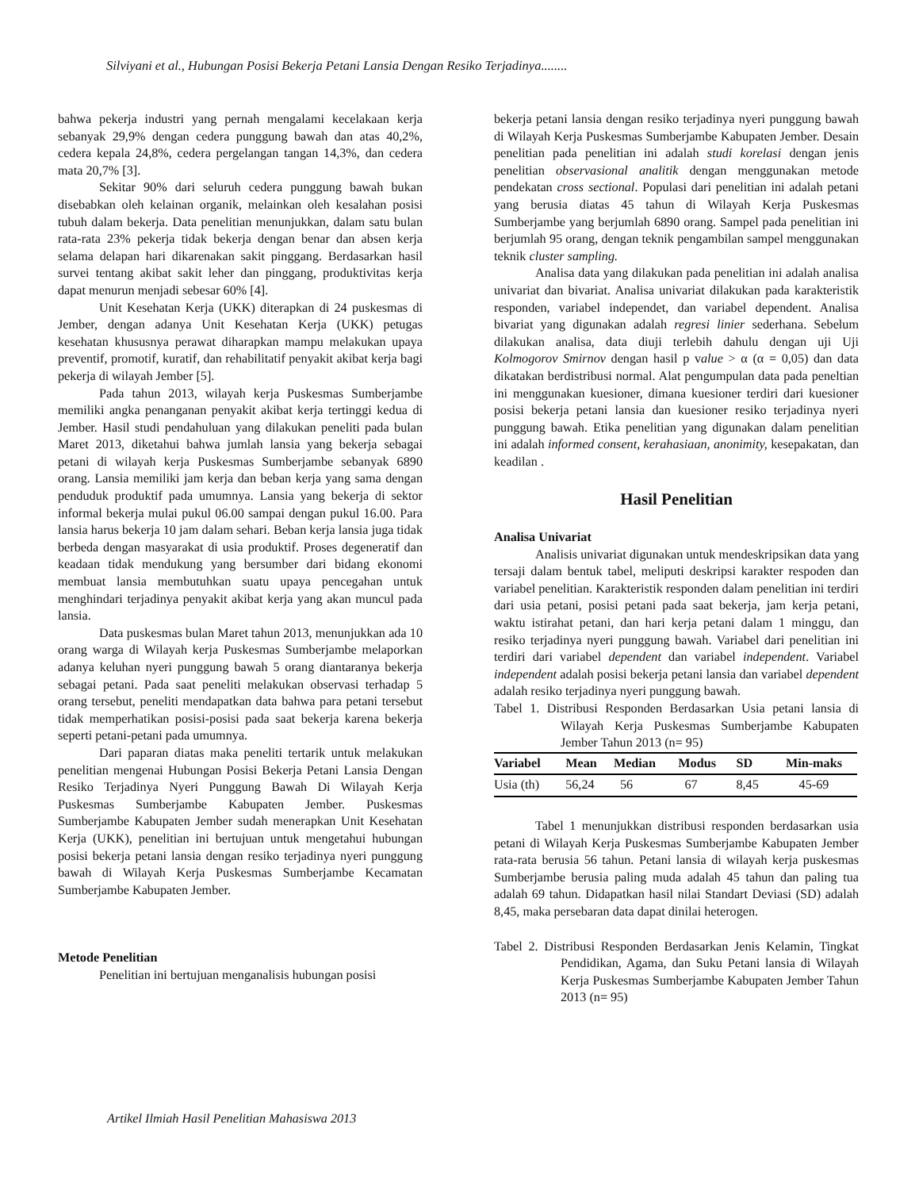Silviyani et al., Hubungan Posisi Bekerja Petani Lansia Dengan Resiko Terjadinya........
bahwa pekerja industri yang pernah mengalami kecelakaan kerja sebanyak 29,9% dengan cedera punggung bawah dan atas 40,2%, cedera kepala 24,8%, cedera pergelangan tangan 14,3%, dan cedera mata 20,7% [3].
Sekitar 90% dari seluruh cedera punggung bawah bukan disebabkan oleh kelainan organik, melainkan oleh kesalahan posisi tubuh dalam bekerja. Data penelitian menunjukkan, dalam satu bulan rata-rata 23% pekerja tidak bekerja dengan benar dan absen kerja selama delapan hari dikarenakan sakit pinggang. Berdasarkan hasil survei tentang akibat sakit leher dan pinggang, produktivitas kerja dapat menurun menjadi sebesar 60% [4].
Unit Kesehatan Kerja (UKK) diterapkan di 24 puskesmas di Jember, dengan adanya Unit Kesehatan Kerja (UKK) petugas kesehatan khususnya perawat diharapkan mampu melakukan upaya preventif, promotif, kuratif, dan rehabilitatif penyakit akibat kerja bagi pekerja di wilayah Jember [5].
Pada tahun 2013, wilayah kerja Puskesmas Sumberjambe memiliki angka penanganan penyakit akibat kerja tertinggi kedua di Jember. Hasil studi pendahuluan yang dilakukan peneliti pada bulan Maret 2013, diketahui bahwa jumlah lansia yang bekerja sebagai petani di wilayah kerja Puskesmas Sumberjambe sebanyak 6890 orang. Lansia memiliki jam kerja dan beban kerja yang sama dengan penduduk produktif pada umumnya. Lansia yang bekerja di sektor informal bekerja mulai pukul 06.00 sampai dengan pukul 16.00. Para lansia harus bekerja 10 jam dalam sehari. Beban kerja lansia juga tidak berbeda dengan masyarakat di usia produktif. Proses degeneratif dan keadaan tidak mendukung yang bersumber dari bidang ekonomi membuat lansia membutuhkan suatu upaya pencegahan untuk menghindari terjadinya penyakit akibat kerja yang akan muncul pada lansia.
Data puskesmas bulan Maret tahun 2013, menunjukkan ada 10 orang warga di Wilayah kerja Puskesmas Sumberjambe melaporkan adanya keluhan nyeri punggung bawah 5 orang diantaranya bekerja sebagai petani. Pada saat peneliti melakukan observasi terhadap 5 orang tersebut, peneliti mendapatkan data bahwa para petani tersebut tidak memperhatikan posisi-posisi pada saat bekerja karena bekerja seperti petani-petani pada umumnya.
Dari paparan diatas maka peneliti tertarik untuk melakukan penelitian mengenai Hubungan Posisi Bekerja Petani Lansia Dengan Resiko Terjadinya Nyeri Punggung Bawah Di Wilayah Kerja Puskesmas Sumberjambe Kabupaten Jember. Puskesmas Sumberjambe Kabupaten Jember sudah menerapkan Unit Kesehatan Kerja (UKK), penelitian ini bertujuan untuk mengetahui hubungan posisi bekerja petani lansia dengan resiko terjadinya nyeri punggung bawah di Wilayah Kerja Puskesmas Sumberjambe Kecamatan Sumberjambe Kabupaten Jember.
Metode Penelitian
Penelitian ini bertujuan menganalisis hubungan posisi
bekerja petani lansia dengan resiko terjadinya nyeri punggung bawah di Wilayah Kerja Puskesmas Sumberjambe Kabupaten Jember. Desain penelitian pada penelitian ini adalah studi korelasi dengan jenis penelitian observasional analitik dengan menggunakan metode pendekatan cross sectional. Populasi dari penelitian ini adalah petani yang berusia diatas 45 tahun di Wilayah Kerja Puskesmas Sumberjambe yang berjumlah 6890 orang. Sampel pada penelitian ini berjumlah 95 orang, dengan teknik pengambilan sampel menggunakan teknik cluster sampling.
Analisa data yang dilakukan pada penelitian ini adalah analisa univariat dan bivariat. Analisa univariat dilakukan pada karakteristik responden, variabel independet, dan variabel dependent. Analisa bivariat yang digunakan adalah regresi linier sederhana. Sebelum dilakukan analisa, data diuji terlebih dahulu dengan uji Uji Kolmogorov Smirnov dengan hasil p value > α (α = 0,05) dan data dikatakan berdistribusi normal. Alat pengumpulan data pada peneltian ini menggunakan kuesioner, dimana kuesioner terdiri dari kuesioner posisi bekerja petani lansia dan kuesioner resiko terjadinya nyeri punggung bawah. Etika penelitian yang digunakan dalam penelitian ini adalah informed consent, kerahasiaan, anonimity, kesepakatan, dan keadilan .
Hasil Penelitian
Analisa Univariat
Analisis univariat digunakan untuk mendeskripsikan data yang tersaji dalam bentuk tabel, meliputi deskripsi karakter respoden dan variabel penelitian. Karakteristik responden dalam penelitian ini terdiri dari usia petani, posisi petani pada saat bekerja, jam kerja petani, waktu istirahat petani, dan hari kerja petani dalam 1 minggu, dan resiko terjadinya nyeri punggung bawah. Variabel dari penelitian ini terdiri dari variabel dependent dan variabel independent. Variabel independent adalah posisi bekerja petani lansia dan variabel dependent adalah resiko terjadinya nyeri punggung bawah.
Tabel 1. Distribusi Responden Berdasarkan Usia petani lansia di Wilayah Kerja Puskesmas Sumberjambe Kabupaten Jember Tahun 2013 (n= 95)
| Variabel | Mean | Median | Modus | SD | Min-maks |
| --- | --- | --- | --- | --- | --- |
| Usia (th) | 56,24 | 56 | 67 | 8,45 | 45-69 |
Tabel 1 menunjukkan distribusi responden berdasarkan usia petani di Wilayah Kerja Puskesmas Sumberjambe Kabupaten Jember rata-rata berusia 56 tahun. Petani lansia di wilayah kerja puskesmas Sumberjambe berusia paling muda adalah 45 tahun dan paling tua adalah 69 tahun. Didapatkan hasil nilai Standart Deviasi (SD) adalah 8,45, maka persebaran data dapat dinilai heterogen.
Tabel 2. Distribusi Responden Berdasarkan Jenis Kelamin, Tingkat Pendidikan, Agama, dan Suku Petani lansia di Wilayah Kerja Puskesmas Sumberjambe Kabupaten Jember Tahun 2013 (n= 95)
Artikel Ilmiah Hasil Penelitian Mahasiswa 2013